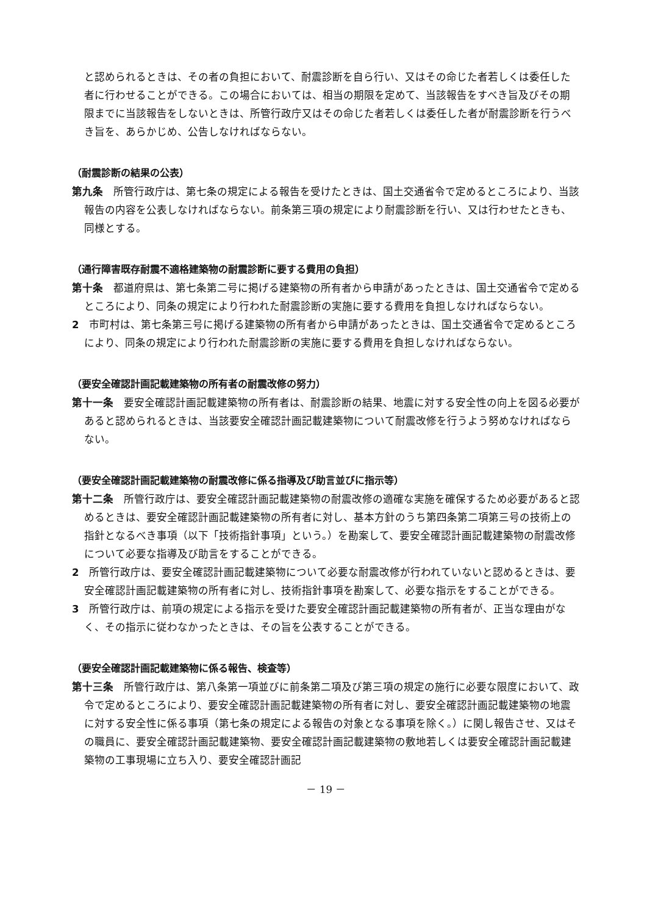と認められるときは、その者の負担において、耐震診断を自ら行い、又はその命じた者若しくは委任した者に行わせることができる。この場合においては、相当の期限を定めて、当該報告をすべき旨及びその期限までに当該報告をしないときは、所管行政庁又はその命じた者若しくは委任した者が耐震診断を行うべき旨を、あらかじめ、公告しなければならない。
（耐震診断の結果の公表）
第九条　所管行政庁は、第七条の規定による報告を受けたときは、国土交通省令で定めるところにより、当該報告の内容を公表しなければならない。前条第三項の規定により耐震診断を行い、又は行わせたときも、同様とする。
（通行障害既存耐震不適格建築物の耐震診断に要する費用の負担）
第十条　都道府県は、第七条第二号に掲げる建築物の所有者から申請があったときは、国土交通省令で定めるところにより、同条の規定により行われた耐震診断の実施に要する費用を負担しなければならない。
2　市町村は、第七条第三号に掲げる建築物の所有者から申請があったときは、国土交通省令で定めるところにより、同条の規定により行われた耐震診断の実施に要する費用を負担しなければならない。
（要安全確認計画記載建築物の所有者の耐震改修の努力）
第十一条　要安全確認計画記載建築物の所有者は、耐震診断の結果、地震に対する安全性の向上を図る必要があると認められるときは、当該要安全確認計画記載建築物について耐震改修を行うよう努めなければならない。
（要安全確認計画記載建築物の耐震改修に係る指導及び助言並びに指示等）
第十二条　所管行政庁は、要安全確認計画記載建築物の耐震改修の適確な実施を確保するため必要があると認めるときは、要安全確認計画記載建築物の所有者に対し、基本方針のうち第四条第二項第三号の技術上の指針となるべき事項（以下「技術指針事項」という。）を勘案して、要安全確認計画記載建築物の耐震改修について必要な指導及び助言をすることができる。
2　所管行政庁は、要安全確認計画記載建築物について必要な耐震改修が行われていないと認めるときは、要安全確認計画記載建築物の所有者に対し、技術指針事項を勘案して、必要な指示をすることができる。
3　所管行政庁は、前項の規定による指示を受けた要安全確認計画記載建築物の所有者が、正当な理由がなく、その指示に従わなかったときは、その旨を公表することができる。
（要安全確認計画記載建築物に係る報告、検査等）
第十三条　所管行政庁は、第八条第一項並びに前条第二項及び第三項の規定の施行に必要な限度において、政令で定めるところにより、要安全確認計画記載建築物の所有者に対し、要安全確認計画記載建築物の地震に対する安全性に係る事項（第七条の規定による報告の対象となる事項を除く。）に関し報告させ、又はその職員に、要安全確認計画記載建築物、要安全確認計画記載建築物の敷地若しくは要安全確認計画記載建築物の工事現場に立ち入り、要安全確認計画記
－ 19 －